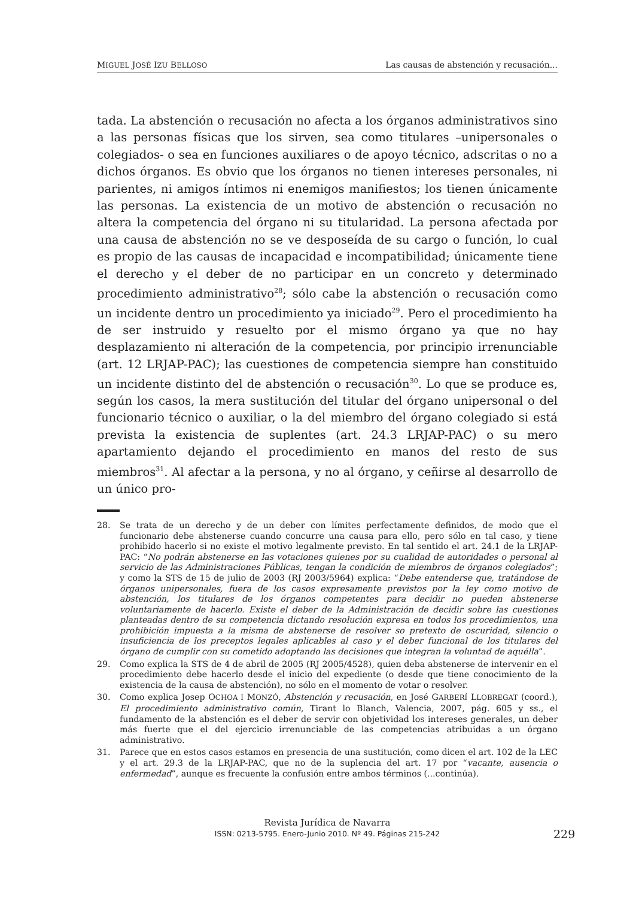MIGUEL JOSÉ IZU BELLOSO Las causas de abstención y recusación...
tada. La abstención o recusación no afecta a los órganos administrativos sino a las personas físicas que los sirven, sea como titulares –unipersonales o colegiados- o sea en funciones auxiliares o de apoyo técnico, adscritas o no a dichos órganos. Es obvio que los órganos no tienen intereses personales, ni parientes, ni amigos íntimos ni enemigos manifiestos; los tienen únicamente las personas. La existencia de un motivo de abstención o recusación no altera la competencia del órgano ni su titularidad. La persona afectada por una causa de abstención no se ve desposeída de su cargo o función, lo cual es propio de las causas de incapacidad e incompatibilidad; únicamente tiene el derecho y el deber de no participar en un concreto y determinado procedimiento administrativo<sup>28</sup>; sólo cabe la abstención o recusación como un incidente dentro un procedimiento ya iniciado<sup>29</sup>. Pero el procedimiento ha de ser instruido y resuelto por el mismo órgano ya que no hay desplazamiento ni alteración de la competencia, por principio irrenunciable (art. 12 LRJAP-PAC); las cuestiones de competencia siempre han constituido un incidente distinto del de abstención o recusación<sup>30</sup>. Lo que se produce es, según los casos, la mera sustitución del titular del órgano unipersonal o del funcionario técnico o auxiliar, o la del miembro del órgano colegiado si está prevista la existencia de suplentes (art. 24.3 LRJAP-PAC) o su mero apartamiento dejando el procedimiento en manos del resto de sus miembros<sup>31</sup>. Al afectar a la persona, y no al órgano, y ceñirse al desarrollo de un único pro-
28. Se trata de un derecho y de un deber con límites perfectamente definidos, de modo que el funcionario debe abstenerse cuando concurre una causa para ello, pero sólo en tal caso, y tiene prohibido hacerlo si no existe el motivo legalmente previsto. En tal sentido el art. 24.1 de la LRJAP-PAC: “No podrán abstenerse en las votaciones quienes por su cualidad de autoridades o personal al servicio de las Administraciones Públicas, tengan la condición de miembros de órganos colegiados”; y como la STS de 15 de julio de 2003 (RJ 2003/5964) explica: “Debe entenderse que, tratándose de órganos unipersonales, fuera de los casos expresamente previstos por la ley como motivo de abstención, los titulares de los órganos competentes para decidir no pueden abstenerse voluntariamente de hacerlo. Existe el deber de la Administración de decidir sobre las cuestiones planteadas dentro de su competencia dictando resolución expresa en todos los procedimientos, una prohibición impuesta a la misma de abstenerse de resolver so pretexto de oscuridad, silencio o insuficiencia de los preceptos legales aplicables al caso y el deber funcional de los titulares del órgano de cumplir con su cometido adoptando las decisiones que integran la voluntad de aquélla”.
29. Como explica la STS de 4 de abril de 2005 (RJ 2005/4528), quien deba abstenerse de intervenir en el procedimiento debe hacerlo desde el inicio del expediente (o desde que tiene conocimiento de la existencia de la causa de abstención), no sólo en el momento de votar o resolver.
30. Como explica Josep OCHOA I MONZÓ, Abstención y recusación, en José GARBERÍ LLOBREGAT (coord.), El procedimiento administrativo común, Tirant lo Blanch, Valencia, 2007, pág. 605 y ss., el fundamento de la abstención es el deber de servir con objetividad los intereses generales, un deber más fuerte que el del ejercicio irrenunciable de las competencias atribuidas a un órgano administrativo.
31. Parece que en estos casos estamos en presencia de una sustitución, como dicen el art. 102 de la LEC y el art. 29.3 de la LRJAP-PAC, que no de la suplencia del art. 17 por “vacante, ausencia o enfermedad”, aunque es frecuente la confusión entre ambos términos (...continúa).
Revista Jurídica de Navarra
ISSN: 0213-5795. Enero-Junio 2010. Nº 49. Páginas 215-242
229